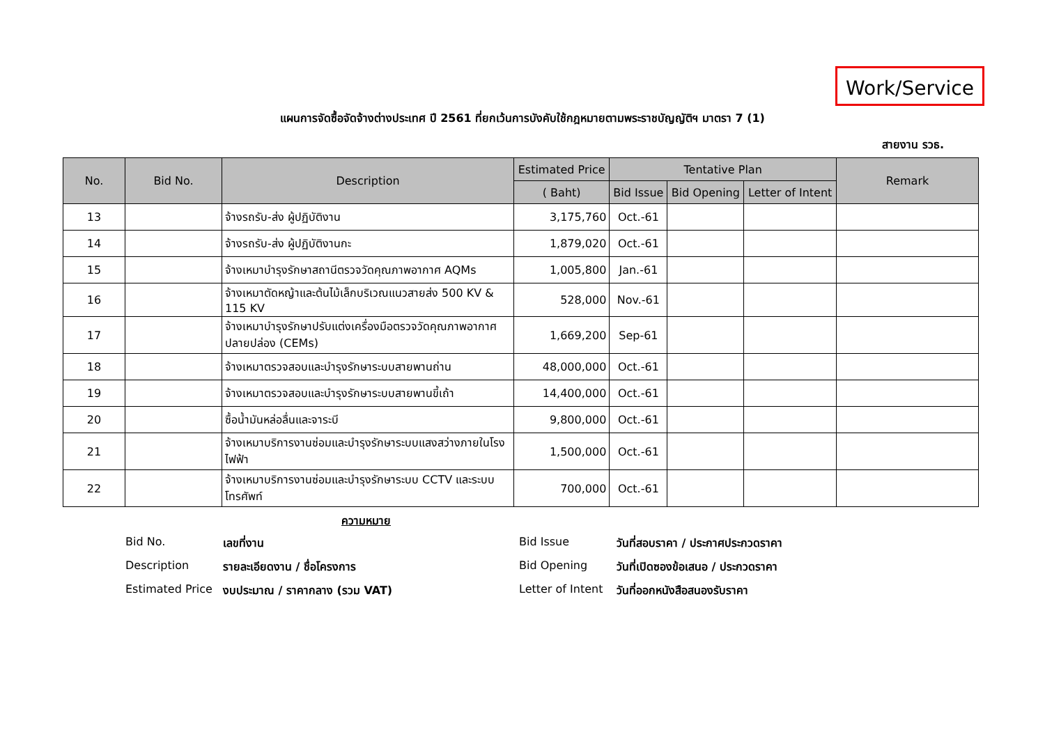Work/Service
แผนการจัดซื้อจัดจ้างต่างประเทศ ปี 2561 ที่ยกเว้นการบังคับใช้กฎหมายตามพระราชบัญญัติฯ มาตรา 7 (1)
สายงาน รวธ.
| No. | Bid No. | Description | Estimated Price | Tentative Plan | | | Remark |
| --- | --- | --- | --- | --- | --- | --- | --- |
| | | | ( Baht) | Bid Issue | Bid Opening | Letter of Intent | |
| 13 | | จ้างรถรับ-ส่ง ผู้ปฏิบัติงาน | 3,175,760 | Oct.-61 | | | |
| 14 | | จ้างรถรับ-ส่ง ผู้ปฏิบัติงานกะ | 1,879,020 | Oct.-61 | | | |
| 15 | | จ้างเหมาบำรุงรักษาสถานีตรวจวัดคุณภาพอากาศ AQMs | 1,005,800 | Jan.-61 | | | |
| 16 | | จ้างเหมาตัดหญ้าและต้นไม้เล็กบริเวณแนวสายส่ง 500 KV & 115 KV | 528,000 | Nov.-61 | | | |
| 17 | | จ้างเหมาบำรุงรักษาปรับแต่งเครื่องมือตรวจวัดคุณภาพอากาศปลายปล่อง (CEMs) | 1,669,200 | Sep-61 | | | |
| 18 | | จ้างเหมาตรวจสอบและบำรุงรักษาระบบสายพานถ่าน | 48,000,000 | Oct.-61 | | | |
| 19 | | จ้างเหมาตรวจสอบและบำรุงรักษาระบบสายพานขี้เถ้า | 14,400,000 | Oct.-61 | | | |
| 20 | | ซื้อน้ำมันหล่อลื่นและจาระบี | 9,800,000 | Oct.-61 | | | |
| 21 | | จ้างเหมาบริการงานซ่อมและบำรุงรักษาระบบแสงสว่างภายในโรงไฟฟ้า | 1,500,000 | Oct.-61 | | | |
| 22 | | จ้างเหมาบริการงานซ่อมและบำรุงรักษาระบบ CCTV และระบบโทรศัพท์ | 700,000 | Oct.-61 | | | |
ความหมาย
Bid No. เลขที่งาน Bid Issue วันที่สอบราคา / ประกาศประกวดราคา
Description รายละเอียดงาน / ชื่อโครงการ Bid Opening วันที่เปิดซองข้อเสนอ / ประกวดราคา
Estimated Price งบประมาณ / ราคากลาง (รวม VAT) Letter of Intent วันที่ออกหนังสือสนองรับราคา